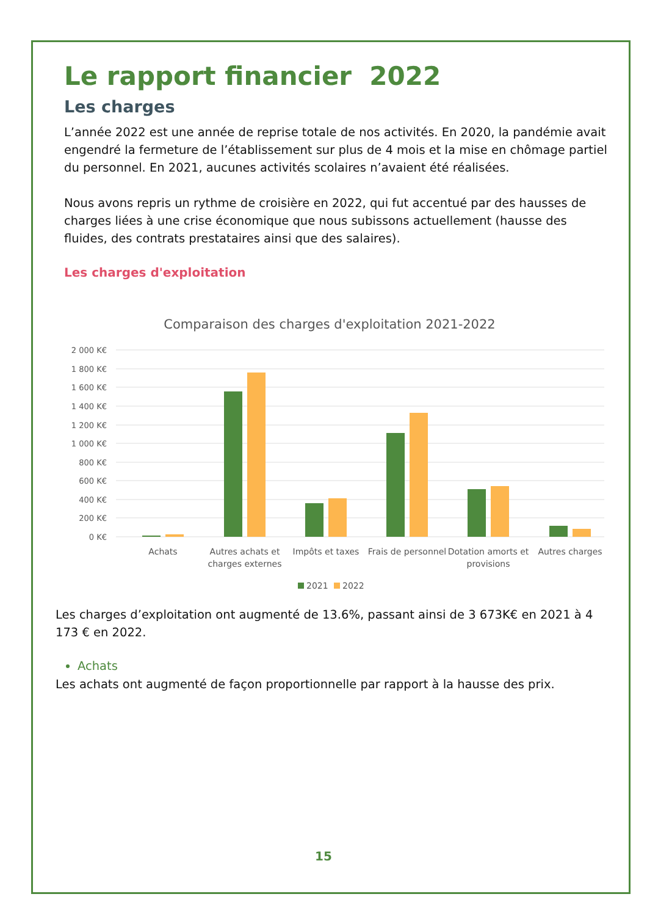Le rapport financier 2022
Les charges
L’année 2022 est une année de reprise totale de nos activités. En 2020, la pandémie avait engendré la fermeture de l’établissement sur plus de 4 mois et la mise en chômage partiel du personnel. En 2021, aucunes activités scolaires n’avaient été réalisées.
Nous avons repris un rythme de croisière en 2022, qui fut accentué par des hausses de charges liées à une crise économique que nous subissons actuellement (hausse des fluides, des contrats prestataires ainsi que des salaires).
Les charges d'exploitation
Comparaison des charges d'exploitation 2021-2022
2 000 K€
1 800 K€
1 600 K€
1 400 K€
1 200 K€
1 000 K€
800 K€
600 K€
400 K€
200 K€
0 K€
Achats
Autres achats et
charges externes
Impôts et taxes
Frais de personnel
Dotation amorts et
provisions
Autres charges
2021
2022
Les charges d’exploitation ont augmenté de 13.6%, passant ainsi de 3 673K€ en 2021 à 4 173 € en 2022.
Achats
Les achats ont augmenté de façon proportionnelle par rapport à la hausse des prix.
15